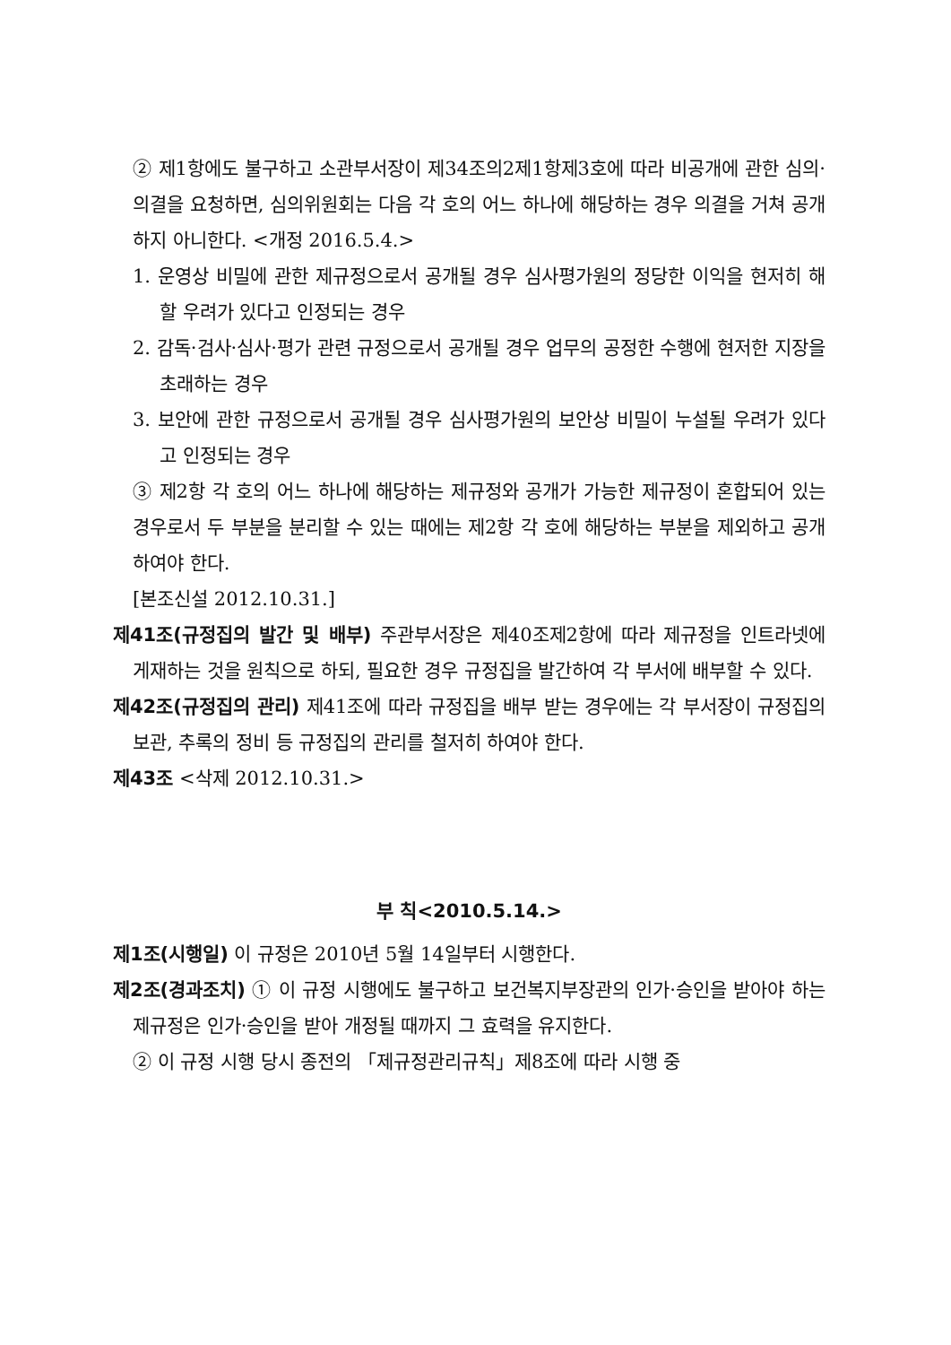② 제1항에도 불구하고 소관부서장이 제34조의2제1항제3호에 따라 비공개에 관한 심의·의결을 요청하면, 심의위원회는 다음 각 호의 어느 하나에 해당하는 경우 의결을 거쳐 공개하지 아니한다. <개정 2016.5.4.>
1. 운영상 비밀에 관한 제규정으로서 공개될 경우 심사평가원의 정당한 이익을 현저히 해할 우려가 있다고 인정되는 경우
2. 감독·검사·심사·평가 관련 규정으로서 공개될 경우 업무의 공정한 수행에 현저한 지장을 초래하는 경우
3. 보안에 관한 규정으로서 공개될 경우 심사평가원의 보안상 비밀이 누설될 우려가 있다고 인정되는 경우
③ 제2항 각 호의 어느 하나에 해당하는 제규정와 공개가 가능한 제규정이 혼합되어 있는 경우로서 두 부분을 분리할 수 있는 때에는 제2항 각 호에 해당하는 부분을 제외하고 공개하여야 한다.
[본조신설 2012.10.31.]
제41조(규정집의 발간 및 배부) 주관부서장은 제40조제2항에 따라 제규정을 인트라넷에 게재하는 것을 원칙으로 하되, 필요한 경우 규정집을 발간하여 각 부서에 배부할 수 있다.
제42조(규정집의 관리) 제41조에 따라 규정집을 배부 받는 경우에는 각 부서장이 규정집의 보관, 추록의 정비 등 규정집의 관리를 철저히 하여야 한다.
제43조 <삭제 2012.10.31.>
부 칙<2010.5.14.>
제1조(시행일) 이 규정은 2010년 5월 14일부터 시행한다.
제2조(경과조치) ① 이 규정 시행에도 불구하고 보건복지부장관의 인가·승인을 받아야 하는 제규정은 인가·승인을 받아 개정될 때까지 그 효력을 유지한다.
② 이 규정 시행 당시 종전의 「제규정관리규칙」제8조에 따라 시행 중